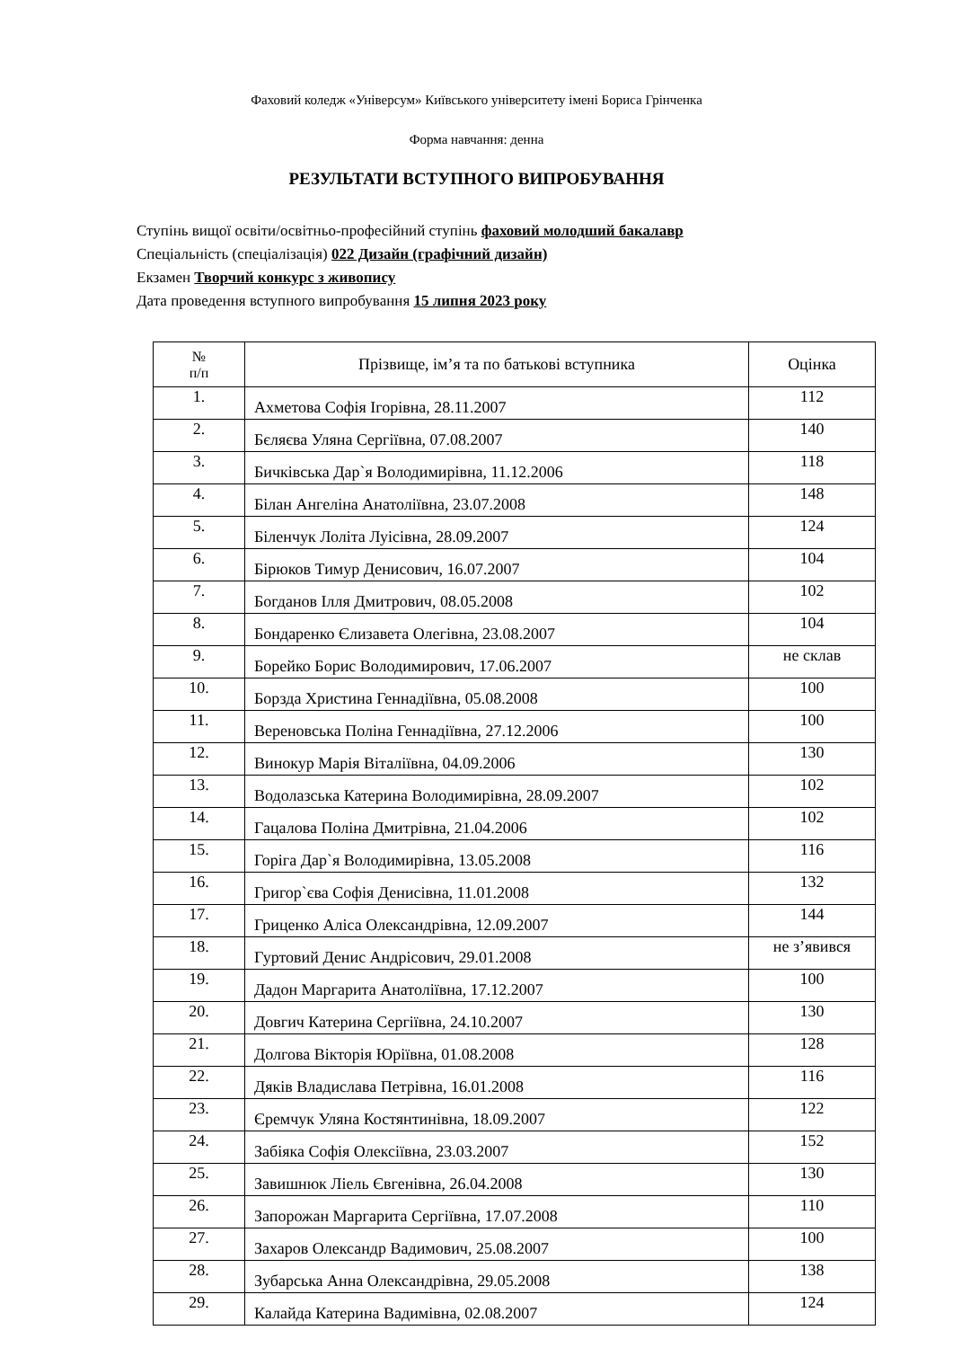Фаховий коледж «Універсум» Київського університету імені Бориса Грінченка
Форма навчання: денна
РЕЗУЛЬТАТИ ВСТУПНОГО ВИПРОБУВАННЯ
Ступінь вищої освіти/освітньо-професійний ступінь фаховий молодший бакалавр
Спеціальність (спеціалізація) 022 Дизайн (графічний дизайн)
Екзамен Творчий конкурс з живопису
Дата проведення вступного випробування 15 липня 2023 року
| № п/п | Прізвище, ім’я та по батькові вступника | Оцінка |
| --- | --- | --- |
| 1. | Ахметова Софія Ігорівна, 28.11.2007 | 112 |
| 2. | Бєляєва Уляна Сергіївна, 07.08.2007 | 140 |
| 3. | Бичківська Дар`я Володимирівна, 11.12.2006 | 118 |
| 4. | Білан Ангеліна Анатоліївна, 23.07.2008 | 148 |
| 5. | Біленчук Лоліта Луісівна, 28.09.2007 | 124 |
| 6. | Бірюков Тимур Денисович, 16.07.2007 | 104 |
| 7. | Богданов Ілля Дмитрович, 08.05.2008 | 102 |
| 8. | Бондаренко Єлизавета Олегівна, 23.08.2007 | 104 |
| 9. | Борейко Борис Володимирович, 17.06.2007 | не склав |
| 10. | Борзда Христина Геннадіївна, 05.08.2008 | 100 |
| 11. | Вереновська Поліна Геннадіївна, 27.12.2006 | 100 |
| 12. | Винокур Марія Віталіївна, 04.09.2006 | 130 |
| 13. | Водолазська Катерина Володимирівна, 28.09.2007 | 102 |
| 14. | Гацалова Поліна Дмитрівна, 21.04.2006 | 102 |
| 15. | Горіга Дар`я Володимирівна, 13.05.2008 | 116 |
| 16. | Григор`єва Софія Денисівна, 11.01.2008 | 132 |
| 17. | Гриценко Аліса Олександрівна, 12.09.2007 | 144 |
| 18. | Гуртовий Денис Андрісович, 29.01.2008 | не з’явився |
| 19. | Дадон Маргарита Анатоліївна, 17.12.2007 | 100 |
| 20. | Довгич Катерина Сергіївна, 24.10.2007 | 130 |
| 21. | Долгова Вікторія Юріївна, 01.08.2008 | 128 |
| 22. | Дяків Владислава Петрівна, 16.01.2008 | 116 |
| 23. | Єремчук Уляна Костянтинівна, 18.09.2007 | 122 |
| 24. | Забіяка Софія Олексіївна, 23.03.2007 | 152 |
| 25. | Завишнюк Ліель Євгенівна, 26.04.2008 | 130 |
| 26. | Запорожан Маргарита Сергіївна, 17.07.2008 | 110 |
| 27. | Захаров Олександр Вадимович, 25.08.2007 | 100 |
| 28. | Зубарська Анна Олександрівна, 29.05.2008 | 138 |
| 29. | Калайда Катерина Вадимівна, 02.08.2007 | 124 |